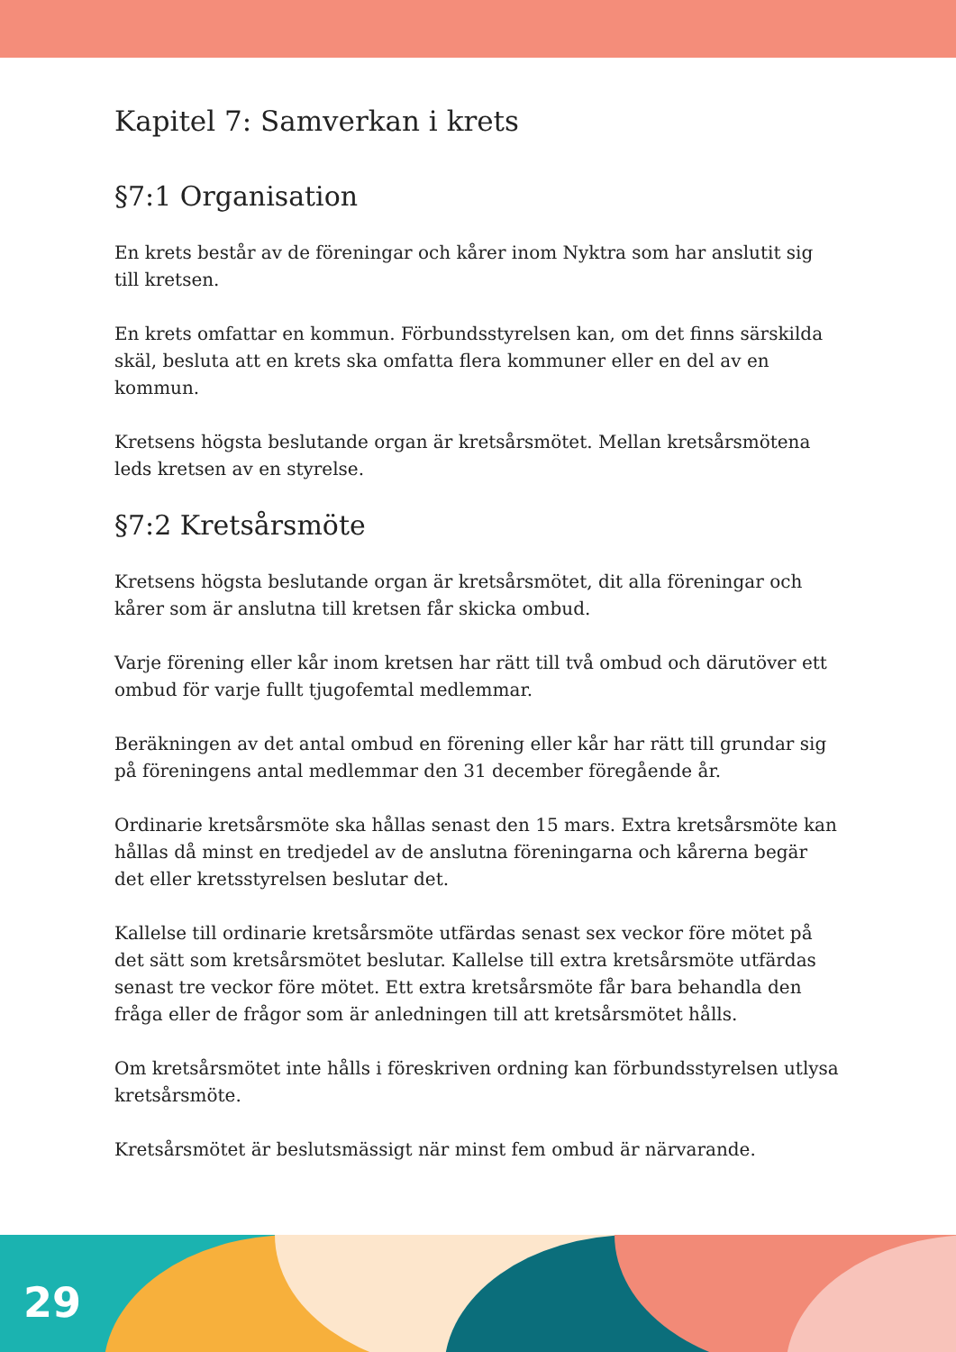Kapitel 7: Samverkan i krets
§7:1 Organisation
En krets består av de föreningar och kårer inom Nyktra som har anslutit sig till kretsen.
En krets omfattar en kommun. Förbundsstyrelsen kan, om det finns särskilda skäl, besluta att en krets ska omfatta flera kommuner eller en del av en kommun.
Kretsens högsta beslutande organ är kretsårsmötet. Mellan kretsårsmötena leds kretsen av en styrelse.
§7:2 Kretsårsmöte
Kretsens högsta beslutande organ är kretsårsmötet, dit alla föreningar och kårer som är anslutna till kretsen får skicka ombud.
Varje förening eller kår inom kretsen har rätt till två ombud och därutöver ett ombud för varje fullt tjugofemtal medlemmar.
Beräkningen av det antal ombud en förening eller kår har rätt till grundar sig på föreningens antal medlemmar den 31 december föregående år.
Ordinarie kretsårsmöte ska hållas senast den 15 mars. Extra kretsårsmöte kan hållas då minst en tredjedel av de anslutna föreningarna och kårerna begär det eller kretsstyrelsen beslutar det.
Kallelse till ordinarie kretsårsmöte utfärdas senast sex veckor före mötet på det sätt som kretsårsmötet beslutar. Kallelse till extra kretsårsmöte utfärdas senast tre veckor före mötet. Ett extra kretsårsmöte får bara behandla den fråga eller de frågor som är anledningen till att kretsårsmötet hålls.
Om kretsårsmötet inte hålls i föreskriven ordning kan förbundsstyrelsen utlysa kretsårsmöte.
Kretsårsmötet är beslutsmässigt när minst fem ombud är närvarande.
29